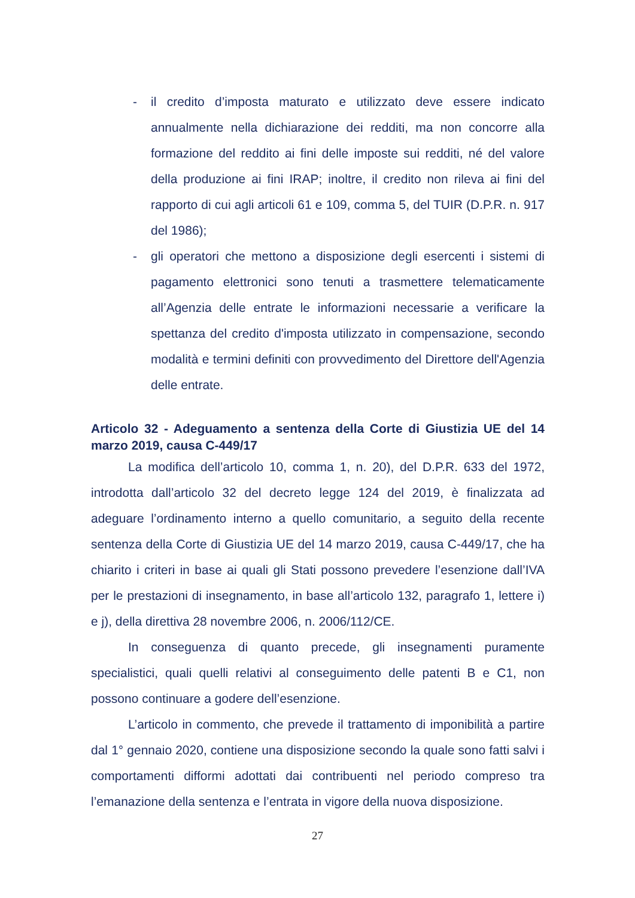- il credito d’imposta maturato e utilizzato deve essere indicato annualmente nella dichiarazione dei redditi, ma non concorre alla formazione del reddito ai fini delle imposte sui redditi, né del valore della produzione ai fini IRAP; inoltre, il credito non rileva ai fini del rapporto di cui agli articoli 61 e 109, comma 5, del TUIR (D.P.R. n. 917 del 1986);
- gli operatori che mettono a disposizione degli esercenti i sistemi di pagamento elettronici sono tenuti a trasmettere telematicamente all’Agenzia delle entrate le informazioni necessarie a verificare la spettanza del credito d'imposta utilizzato in compensazione, secondo modalità e termini definiti con provvedimento del Direttore dell'Agenzia delle entrate.
Articolo 32 - Adeguamento a sentenza della Corte di Giustizia UE del 14 marzo 2019, causa C-449/17
La modifica dell’articolo 10, comma 1, n. 20), del D.P.R. 633 del 1972, introdotta dall’articolo 32 del decreto legge 124 del 2019, è finalizzata ad adeguare l’ordinamento interno a quello comunitario, a seguito della recente sentenza della Corte di Giustizia UE del 14 marzo 2019, causa C-449/17, che ha chiarito i criteri in base ai quali gli Stati possono prevedere l’esenzione dall’IVA per le prestazioni di insegnamento, in base all’articolo 132, paragrafo 1, lettere i) e j), della direttiva 28 novembre 2006, n. 2006/112/CE.
In conseguenza di quanto precede, gli insegnamenti puramente specialistici, quali quelli relativi al conseguimento delle patenti B e C1, non possono continuare a godere dell’esenzione.
L’articolo in commento, che prevede il trattamento di imponibilità a partire dal 1° gennaio 2020, contiene una disposizione secondo la quale sono fatti salvi i comportamenti difformi adottati dai contribuenti nel periodo compreso tra l’emanazione della sentenza e l’entrata in vigore della nuova disposizione.
27